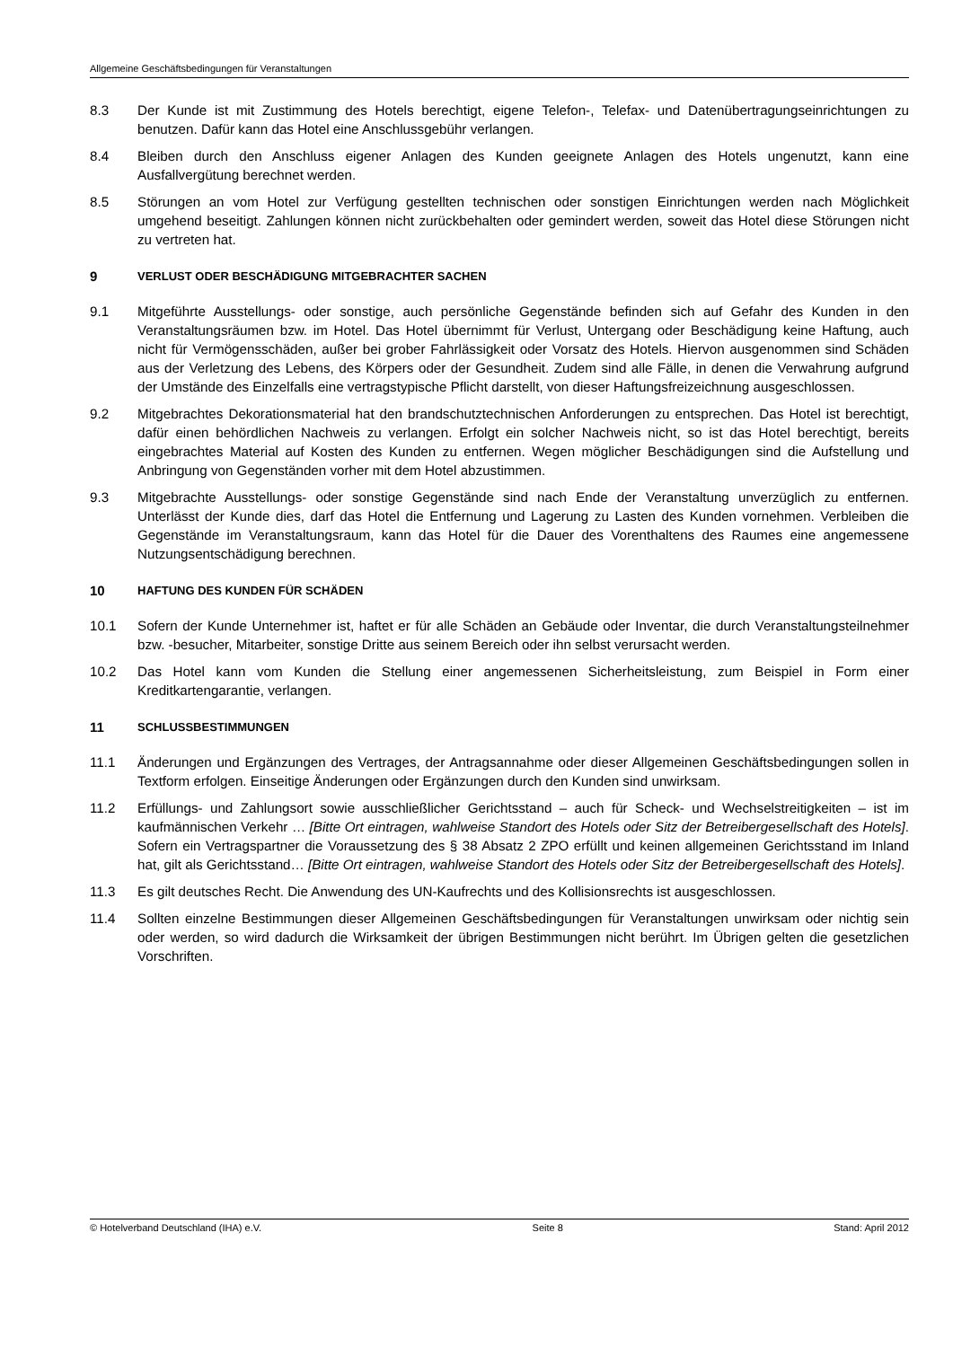Allgemeine Geschäftsbedingungen für Veranstaltungen
8.3 Der Kunde ist mit Zustimmung des Hotels berechtigt, eigene Telefon-, Telefax- und Datenübertragungseinrichtungen zu benutzen. Dafür kann das Hotel eine Anschlussgebühr verlangen.
8.4 Bleiben durch den Anschluss eigener Anlagen des Kunden geeignete Anlagen des Hotels ungenutzt, kann eine Ausfallvergütung berechnet werden.
8.5 Störungen an vom Hotel zur Verfügung gestellten technischen oder sonstigen Einrichtungen werden nach Möglichkeit umgehend beseitigt. Zahlungen können nicht zurückbehalten oder gemindert werden, soweit das Hotel diese Störungen nicht zu vertreten hat.
9 VERLUST ODER BESCHÄDIGUNG MITGEBRACHTER SACHEN
9.1 Mitgeführte Ausstellungs- oder sonstige, auch persönliche Gegenstände befinden sich auf Gefahr des Kunden in den Veranstaltungsräumen bzw. im Hotel. Das Hotel übernimmt für Verlust, Untergang oder Beschädigung keine Haftung, auch nicht für Vermögensschäden, außer bei grober Fahrlässigkeit oder Vorsatz des Hotels. Hiervon ausgenommen sind Schäden aus der Verletzung des Lebens, des Körpers oder der Gesundheit. Zudem sind alle Fälle, in denen die Verwahrung aufgrund der Umstände des Einzelfalls eine vertragstypische Pflicht darstellt, von dieser Haftungsfreizeichnung ausgeschlossen.
9.2 Mitgebrachtes Dekorationsmaterial hat den brandschutztechnischen Anforderungen zu entsprechen. Das Hotel ist berechtigt, dafür einen behördlichen Nachweis zu verlangen. Erfolgt ein solcher Nachweis nicht, so ist das Hotel berechtigt, bereits eingebrachtes Material auf Kosten des Kunden zu entfernen. Wegen möglicher Beschädigungen sind die Aufstellung und Anbringung von Gegenständen vorher mit dem Hotel abzustimmen.
9.3 Mitgebrachte Ausstellungs- oder sonstige Gegenstände sind nach Ende der Veranstaltung unverzüglich zu entfernen. Unterlässt der Kunde dies, darf das Hotel die Entfernung und Lagerung zu Lasten des Kunden vornehmen. Verbleiben die Gegenstände im Veranstaltungsraum, kann das Hotel für die Dauer des Vorenthaltens des Raumes eine angemessene Nutzungsentschädigung berechnen.
10 HAFTUNG DES KUNDEN FÜR SCHÄDEN
10.1 Sofern der Kunde Unternehmer ist, haftet er für alle Schäden an Gebäude oder Inventar, die durch Veranstaltungsteilnehmer bzw. -besucher, Mitarbeiter, sonstige Dritte aus seinem Bereich oder ihn selbst verursacht werden.
10.2 Das Hotel kann vom Kunden die Stellung einer angemessenen Sicherheitsleistung, zum Beispiel in Form einer Kreditkartengarantie, verlangen.
11 SCHLUSSBESTIMMUNGEN
11.1 Änderungen und Ergänzungen des Vertrages, der Antragsannahme oder dieser Allgemeinen Geschäftsbedingungen sollen in Textform erfolgen. Einseitige Änderungen oder Ergänzungen durch den Kunden sind unwirksam.
11.2 Erfüllungs- und Zahlungsort sowie ausschließlicher Gerichtsstand – auch für Scheck- und Wechselstreitigkeiten – ist im kaufmännischen Verkehr … [Bitte Ort eintragen, wahlweise Standort des Hotels oder Sitz der Betreibergesellschaft des Hotels]. Sofern ein Vertragspartner die Voraussetzung des § 38 Absatz 2 ZPO erfüllt und keinen allgemeinen Gerichtsstand im Inland hat, gilt als Gerichtsstand… [Bitte Ort eintragen, wahlweise Standort des Hotels oder Sitz der Betreibergesellschaft des Hotels].
11.3 Es gilt deutsches Recht. Die Anwendung des UN-Kaufrechts und des Kollisionsrechts ist ausgeschlossen.
11.4 Sollten einzelne Bestimmungen dieser Allgemeinen Geschäftsbedingungen für Veranstaltungen unwirksam oder nichtig sein oder werden, so wird dadurch die Wirksamkeit der übrigen Bestimmungen nicht berührt. Im Übrigen gelten die gesetzlichen Vorschriften.
© Hotelverband Deutschland (IHA) e.V. Seite 8 Stand: April 2012